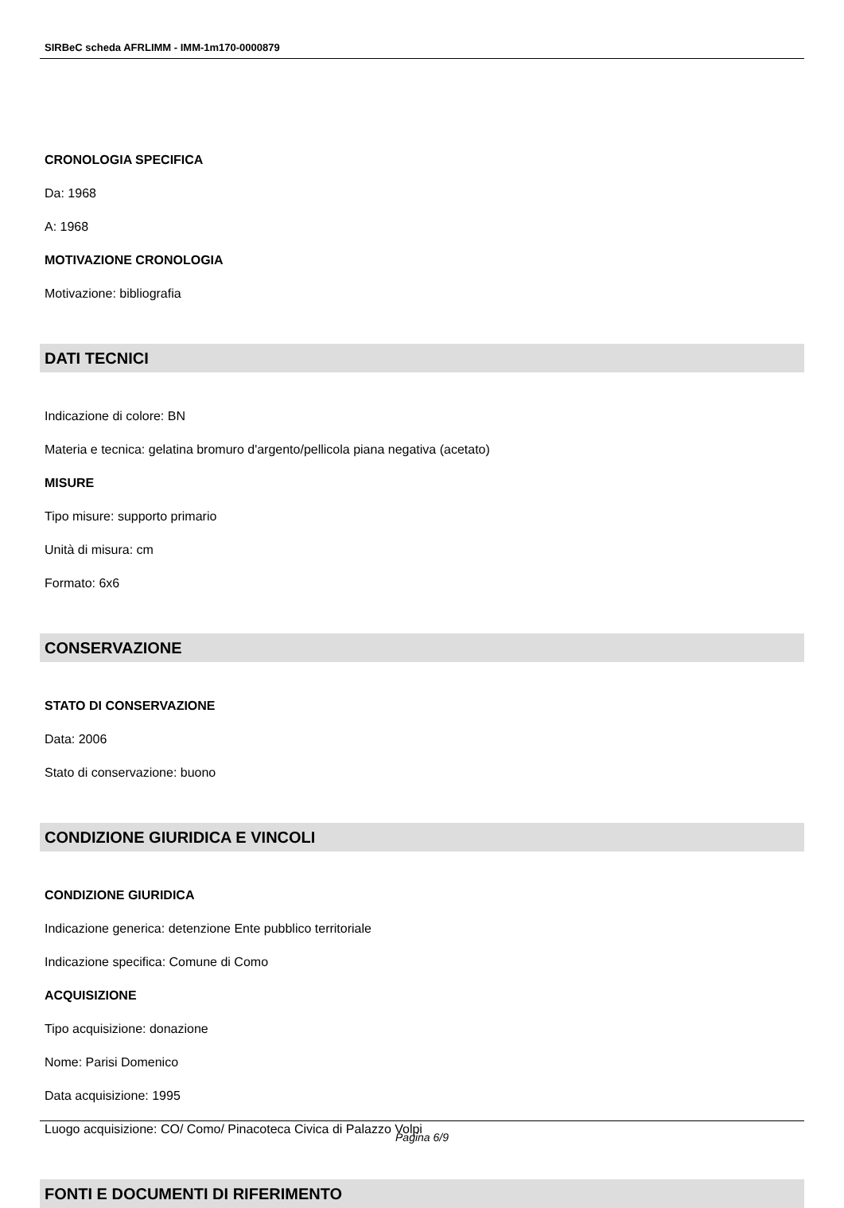SIRBeC scheda AFRLIMM - IMM-1m170-0000879
CRONOLOGIA SPECIFICA
Da: 1968
A: 1968
MOTIVAZIONE CRONOLOGIA
Motivazione: bibliografia
DATI TECNICI
Indicazione di colore: BN
Materia e tecnica: gelatina bromuro d'argento/pellicola piana negativa (acetato)
MISURE
Tipo misure: supporto primario
Unità di misura: cm
Formato: 6x6
CONSERVAZIONE
STATO DI CONSERVAZIONE
Data: 2006
Stato di conservazione: buono
CONDIZIONE GIURIDICA E VINCOLI
CONDIZIONE GIURIDICA
Indicazione generica: detenzione Ente pubblico territoriale
Indicazione specifica: Comune di Como
ACQUISIZIONE
Tipo acquisizione: donazione
Nome: Parisi Domenico
Data acquisizione: 1995
Luogo acquisizione: CO/ Como/ Pinacoteca Civica di Palazzo Volpi
FONTI E DOCUMENTI DI RIFERIMENTO
Pagina 6/9